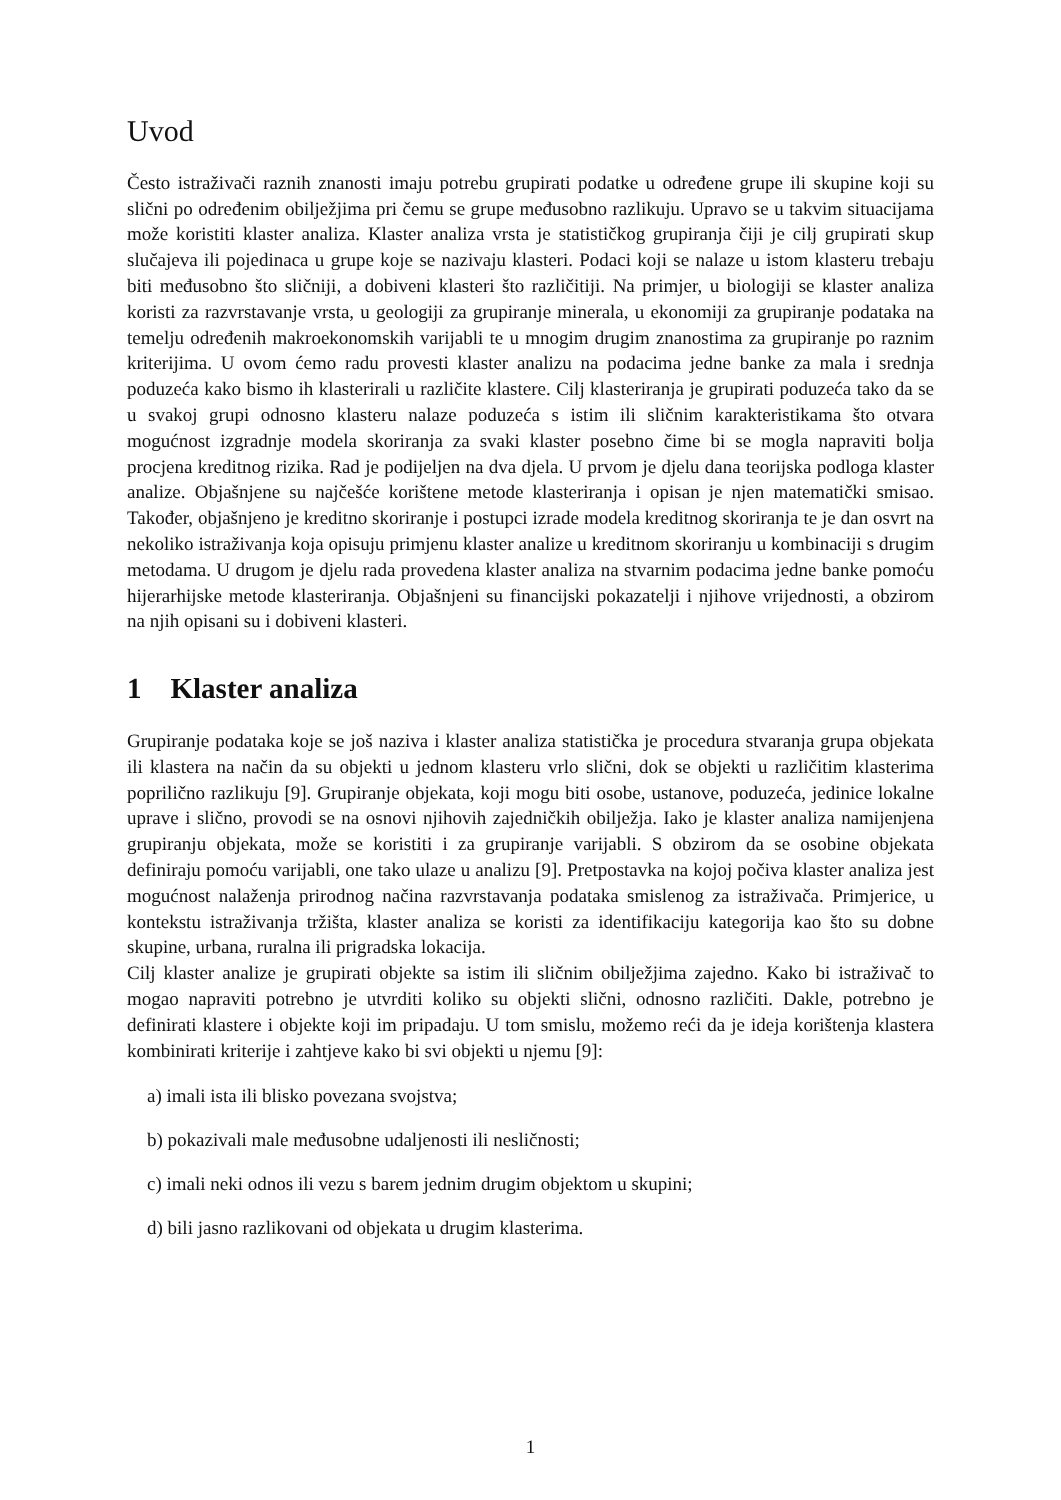Uvod
Često istraživači raznih znanosti imaju potrebu grupirati podatke u određene grupe ili skupine koji su slični po određenim obilježjima pri čemu se grupe međusobno razlikuju. Upravo se u takvim situacijama može koristiti klaster analiza. Klaster analiza vrsta je statističkog grupiranja čiji je cilj grupirati skup slučajeva ili pojedinaca u grupe koje se nazivaju klasteri. Podaci koji se nalaze u istom klasteru trebaju biti međusobno što sličniji, a dobiveni klasteri što različitiji. Na primjer, u biologiji se klaster analiza koristi za razvrstavanje vrsta, u geologiji za grupiranje minerala, u ekonomiji za grupiranje podataka na temelju određenih makroekonomskih varijabli te u mnogim drugim znanostima za grupiranje po raznim kriterijima. U ovom ćemo radu provesti klaster analizu na podacima jedne banke za mala i srednja poduzeća kako bismo ih klasterirali u različite klastere. Cilj klasteriranja je grupirati poduzeća tako da se u svakoj grupi odnosno klasteru nalaze poduzeća s istim ili sličnim karakteristikama što otvara mogućnost izgradnje modela skoriranja za svaki klaster posebno čime bi se mogla napraviti bolja procjena kreditnog rizika. Rad je podijeljen na dva djela. U prvom je djelu dana teorijska podloga klaster analize. Objašnjene su najčešće korištene metode klasteriranja i opisan je njen matematički smisao. Također, objašnjeno je kreditno skoriranje i postupci izrade modela kreditnog skoriranja te je dan osvrt na nekoliko istraživanja koja opisuju primjenu klaster analize u kreditnom skoriranju u kombinaciji s drugim metodama. U drugom je djelu rada provedena klaster analiza na stvarnim podacima jedne banke pomoću hijerarhijske metode klasteriranja. Objašnjeni su financijski pokazatelji i njihove vrijednosti, a obzirom na njih opisani su i dobiveni klasteri.
1 Klaster analiza
Grupiranje podataka koje se još naziva i klaster analiza statistička je procedura stvaranja grupa objekata ili klastera na način da su objekti u jednom klasteru vrlo slični, dok se objekti u različitim klasterima poprilično razlikuju [9]. Grupiranje objekata, koji mogu biti osobe, ustanove, poduzeća, jedinice lokalne uprave i slično, provodi se na osnovi njihovih zajedničkih obilježja. Iako je klaster analiza namijenjena grupiranju objekata, može se koristiti i za grupiranje varijabli. S obzirom da se osobine objekata definiraju pomoću varijabli, one tako ulaze u analizu [9]. Pretpostavka na kojoj počiva klaster analiza jest mogućnost nalaženja prirodnog načina razvrstavanja podataka smislenog za istraživača. Primjerice, u kontekstu istraživanja tržišta, klaster analiza se koristi za identifikaciju kategorija kao što su dobne skupine, urbana, ruralna ili prigradska lokacija.
Cilj klaster analize je grupirati objekte sa istim ili sličnim obilježjima zajedno. Kako bi istraživač to mogao napraviti potrebno je utvrditi koliko su objekti slični, odnosno različiti. Dakle, potrebno je definirati klastere i objekte koji im pripadaju. U tom smislu, možemo reći da je ideja korištenja klastera kombinirati kriterije i zahtjeve kako bi svi objekti u njemu [9]:
a) imali ista ili blisko povezana svojstva;
b) pokazivali male međusobne udaljenosti ili nesličnosti;
c) imali neki odnos ili vezu s barem jednim drugim objektom u skupini;
d) bili jasno razlikovani od objekata u drugim klasterima.
1